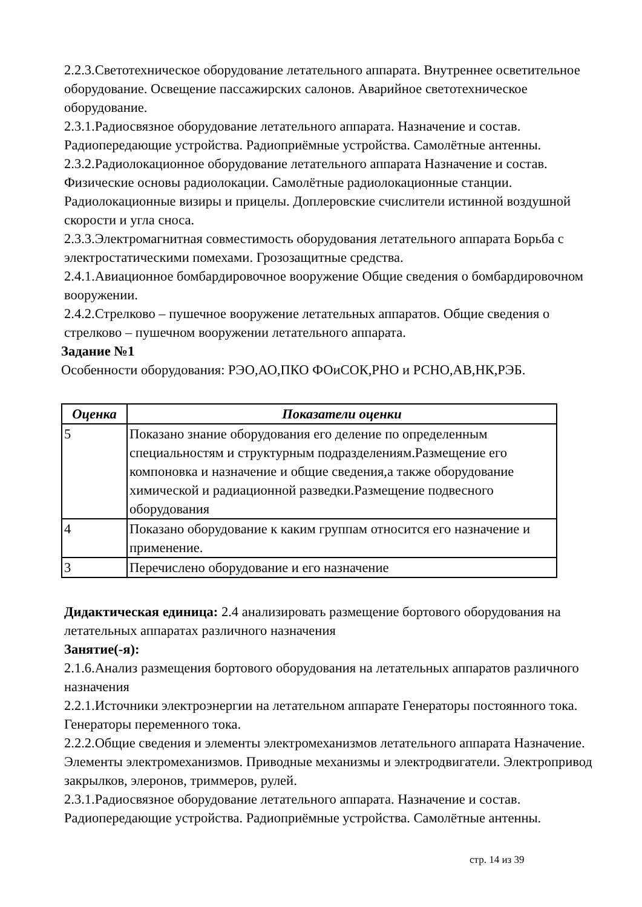2.2.3.Светотехническое оборудование летательного аппарата. Внутреннее осветительное оборудование. Освещение пассажирских салонов. Аварийное светотехническое оборудование.
2.3.1.Радиосвязное оборудование летательного аппарата. Назначение и состав. Радиопередающие устройства. Радиоприёмные устройства. Самолётные антенны.
2.3.2.Радиолокационное оборудование летательного аппарата Назначение и состав. Физические основы радиолокации. Самолётные радиолокационные станции. Радиолокационные визиры и прицелы. Доплеровские счислители истинной воздушной скорости и угла сноса.
2.3.3.Электромагнитная совместимость оборудования летательного аппарата Борьба с электростатическими помехами. Грозозащитные средства.
2.4.1.Авиационное бомбардировочное вооружение Общие сведения о бомбардировочном вооружении.
2.4.2.Стрелково – пушечное вооружение летательных аппаратов. Общие сведения о стрелково – пушечном вооружении летательного аппарата.
Задание №1
Особенности оборудования: РЭО,АО,ПКО ФОиСОК,РНО и РСНО,АВ,НК,РЭБ.
| Оценка | Показатели оценки |
| --- | --- |
| 5 | Показано знание оборудования его деление по определенным специальностям и структурным подразделениям.Размещение его компоновка и назначение и общие сведения,а также оборудование химической и радиационной разведки.Размещение подвесного оборудования |
| 4 | Показано оборудование к каким группам относится его назначение и применение. |
| 3 | Перечислено оборудование и его назначение |
Дидактическая единица: 2.4 анализировать размещение бортового оборудования на летательных аппаратах различного назначения
Занятие(-я):
2.1.6.Анализ размещения бортового оборудования на летательных аппаратов различного назначения
2.2.1.Источники электроэнергии на летательном аппарате Генераторы постоянного тока. Генераторы переменного тока.
2.2.2.Общие сведения и элементы электромеханизмов летательного аппарата Назначение. Элементы электромеханизмов. Приводные механизмы и электродвигатели. Электропривод закрылков, элеронов, триммеров, рулей.
2.3.1.Радиосвязное оборудование летательного аппарата. Назначение и состав. Радиопередающие устройства. Радиоприёмные устройства. Самолётные антенны.
стр. 14 из 39